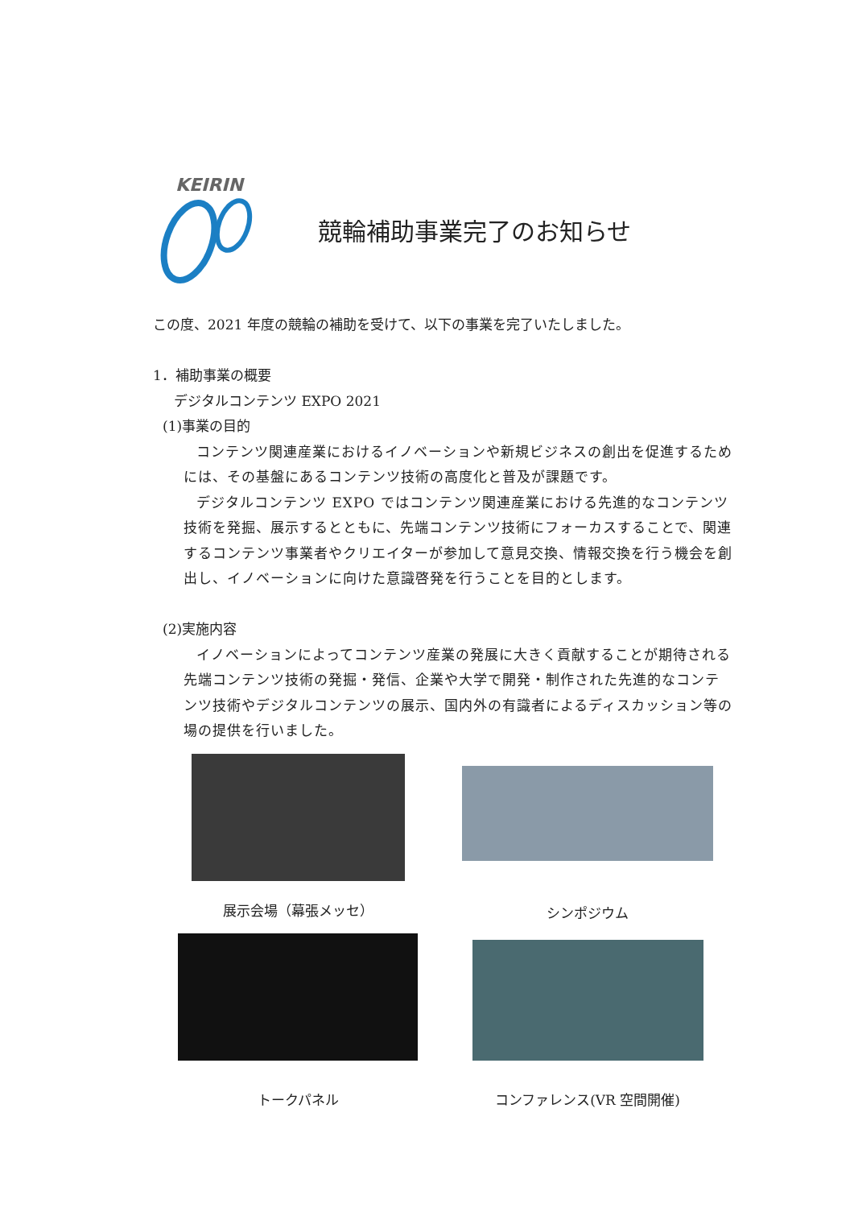KEIRIN
競輪補助事業完了のお知らせ
この度、2021 年度の競輪の補助を受けて、以下の事業を完了いたしました。
1．補助事業の概要
デジタルコンテンツ EXPO 2021
(1)事業の目的
コンテンツ関連産業におけるイノベーションや新規ビジネスの創出を促進するためには、その基盤にあるコンテンツ技術の高度化と普及が課題です。
デジタルコンテンツ EXPO ではコンテンツ関連産業における先進的なコンテンツ技術を発掘、展示するとともに、先端コンテンツ技術にフォーカスすることで、関連するコンテンツ事業者やクリエイターが参加して意見交換、情報交換を行う機会を創出し、イノベーションに向けた意識啓発を行うことを目的とします。
(2)実施内容
イノベーションによってコンテンツ産業の発展に大きく貢献することが期待される先端コンテンツ技術の発掘・発信、企業や大学で開発・制作された先進的なコンテンツ技術やデジタルコンテンツの展示、国内外の有識者によるディスカッション等の場の提供を行いました。
展示会場（幕張メッセ）
シンポジウム
トークパネル
コンファレンス(VR 空間開催)